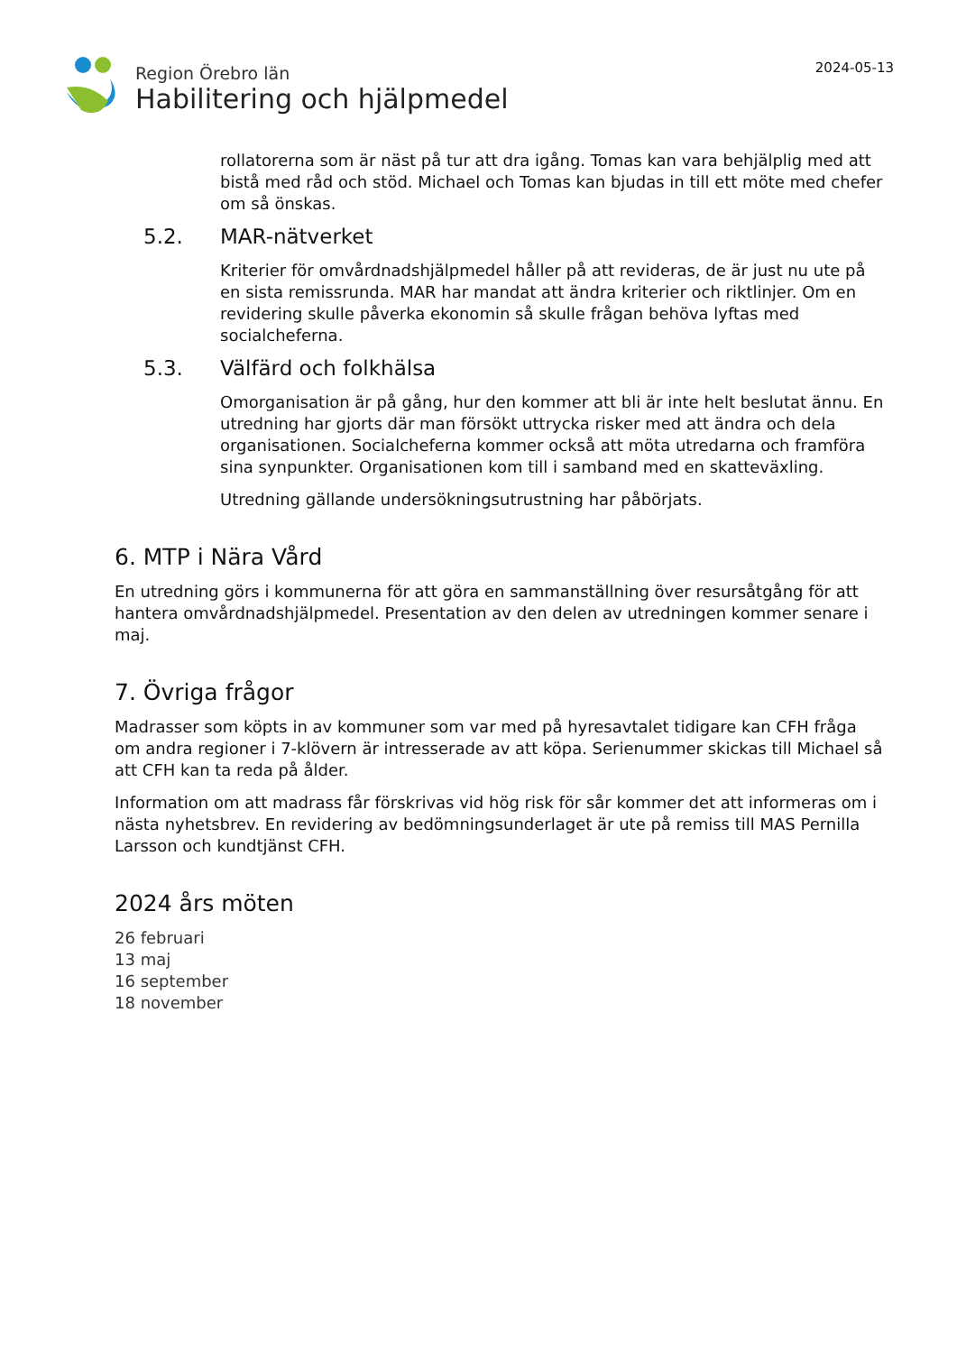Region Örebro län
Habilitering och hjälpmedel
2024-05-13
rollatorerna som är näst på tur att dra igång. Tomas kan vara behjälplig med att bistå med råd och stöd. Michael och Tomas kan bjudas in till ett möte med chefer om så önskas.
5.2. MAR-nätverket
Kriterier för omvårdnadshjälpmedel håller på att revideras, de är just nu ute på en sista remissrunda. MAR har mandat att ändra kriterier och riktlinjer. Om en revidering skulle påverka ekonomin så skulle frågan behöva lyftas med socialcheferna.
5.3. Välfärd och folkhälsa
Omorganisation är på gång, hur den kommer att bli är inte helt beslutat ännu. En utredning har gjorts där man försökt uttrycka risker med att ändra och dela organisationen. Socialcheferna kommer också att möta utredarna och framföra sina synpunkter. Organisationen kom till i samband med en skatteväxling.
Utredning gällande undersökningsutrustning har påbörjats.
6. MTP i Nära Vård
En utredning görs i kommunerna för att göra en sammanställning över resursåtgång för att hantera omvårdnadshjälpmedel. Presentation av den delen av utredningen kommer senare i maj.
7. Övriga frågor
Madrasser som köpts in av kommuner som var med på hyresavtalet tidigare kan CFH fråga om andra regioner i 7-klövern är intresserade av att köpa. Serienummer skickas till Michael så att CFH kan ta reda på ålder.
Information om att madrass får förskrivas vid hög risk för sår kommer det att informeras om i nästa nyhetsbrev. En revidering av bedömningsunderlaget är ute på remiss till MAS Pernilla Larsson och kundtjänst CFH.
2024 års möten
26 februari
13 maj
16 september
18 november